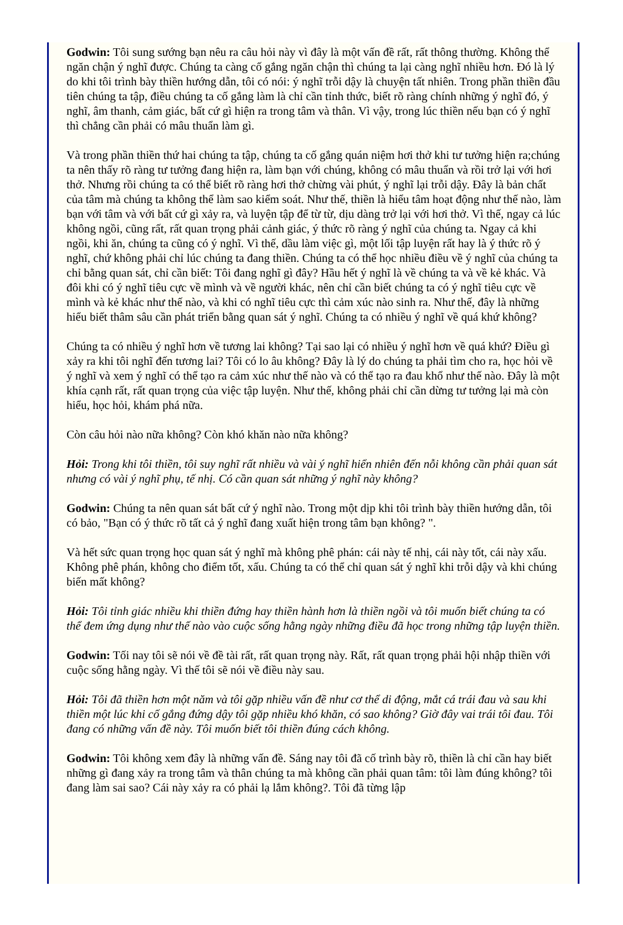Godwin: Tôi sung sướng bạn nêu ra câu hỏi này vì đây là một vấn đề rất, rất thông thường. Không thể ngăn chận ý nghĩ được. Chúng ta càng cố gắng ngăn chận thì chúng ta lại càng nghĩ nhiều hơn. Đó là lý do khi tôi trình bày thiền hướng dẫn, tôi có nói: ý nghĩ trỗi dậy là chuyện tất nhiên. Trong phần thiền đầu tiên chúng ta tập, điều chúng ta cố gắng làm là chỉ cần tỉnh thức, biết rõ ràng chính những ý nghĩ đó, ý nghĩ, âm thanh, cảm giác, bất cứ gì hiện ra trong tâm và thân. Vì vậy, trong lúc thiền nếu bạn có ý nghĩ thì chẳng cần phải có mâu thuẩn làm gì.
Và trong phần thiền thứ hai chúng ta tập, chúng ta cố gắng quán niệm hơi thở khi tư tưởng hiện ra;chúng ta nên thấy rõ ràng tư tưởng đang hiện ra, làm bạn với chúng, không có mâu thuẩn và rồi trở lại với hơi thở. Nhưng rồi chúng ta có thể biết rõ ràng hơi thở chừng vài phút, ý nghĩ lại trỗi dậy. Đây là bản chất của tâm mà chúng ta không thể làm sao kiểm soát. Như thế, thiền là hiểu tâm hoạt động như thế nào, làm bạn với tâm và với bất cứ gì xảy ra, và luyện tập để từ từ, dịu dàng trở lại với hơi thở. Vì thế, ngay cả lúc không ngồi, cũng rất, rất quan trọng phải cảnh giác, ý thức rõ ràng ý nghĩ của chúng ta. Ngay cả khi ngồi, khi ăn, chúng ta cũng có ý nghĩ. Vì thế, dầu làm việc gì, một lối tập luyện rất hay là ý thức rõ ý nghĩ, chứ không phải chỉ lúc chúng ta đang thiền. Chúng ta có thể học nhiều điều về ý nghĩ của chúng ta chỉ bằng quan sát, chỉ cần biết: Tôi đang nghĩ gì đây? Hầu hết ý nghĩ là về chúng ta và về kẻ khác. Và đôi khi có ý nghĩ tiêu cực về mình và về người khác, nên chỉ cần biết chúng ta có ý nghĩ tiêu cực về mình và kẻ khác như thế nào, và khi có nghĩ tiêu cực thì cảm xúc nào sinh ra. Như thế, đây là những hiểu biết thâm sâu cần phát triển bằng quan sát ý nghĩ. Chúng ta có nhiều ý nghĩ về quá khứ không?
Chúng ta có nhiều ý nghĩ hơn về tương lai không? Tại sao lại có nhiều ý nghĩ hơn về quá khứ? Điều gì xảy ra khi tôi nghĩ đến tương lai? Tôi có lo âu không? Đây là lý do chúng ta phải tìm cho ra, học hỏi về ý nghĩ và xem ý nghĩ có thể tạo ra cảm xúc như thế nào và có thể tạo ra đau khổ như thế nào. Đây là một khía cạnh rất, rất quan trọng của việc tập luyện. Như thế, không phải chỉ cần dừng tư tưởng lại mà còn hiểu, học hỏi, khám phá nữa.
Còn câu hỏi nào nữa không? Còn khó khăn nào nữa không?
Hỏi: Trong khi tôi thiền, tôi suy nghĩ rất nhiều và vài ý nghĩ hiển nhiên đến nỗi không cần phải quan sát nhưng có vài ý nghĩ phụ, tế nhị. Có cần quan sát những ý nghĩ này không?
Godwin: Chúng ta nên quan sát bất cứ ý nghĩ nào. Trong một dịp khi tôi trình bày thiền hướng dẫn, tôi có bảo, "Bạn có ý thức rõ tất cả ý nghĩ đang xuất hiện trong tâm bạn không? ".
Và hết sức quan trọng học quan sát ý nghĩ mà không phê phán: cái này tế nhị, cái này tốt, cái này xấu. Không phê phán, không cho điểm tốt, xấu. Chúng ta có thể chỉ quan sát ý nghĩ khi trỗi dậy và khi chúng biến mất không?
Hỏi: Tôi tỉnh giác nhiều khi thiền đứng hay thiền hành hơn là thiền ngồi và tôi muốn biết chúng ta có thể đem ứng dụng như thế nào vào cuộc sống hằng ngày những điều đã học trong những tập luyện thiền.
Godwin: Tối nay tôi sẽ nói về đề tài rất, rất quan trọng này. Rất, rất quan trọng phải hội nhập thiền với cuộc sống hằng ngày. Vì thế tôi sẽ nói về điều này sau.
Hỏi: Tôi đã thiền hơn một năm và tôi gặp nhiều vấn đề như cơ thể di động, mắt cá trái đau và sau khi thiền một lúc khi cố gắng đứng dậy tôi gặp nhiều khó khăn, có sao không? Giờ đây vai trái tôi đau. Tôi đang có những vấn đề này. Tôi muốn biết tôi thiền đúng cách không.
Godwin: Tôi không xem đây là những vấn đề. Sáng nay tôi đã cố trình bày rõ, thiền là chỉ cần hay biết những gì đang xảy ra trong tâm và thân chúng ta mà không cần phải quan tâm: tôi làm đúng không? tôi đang làm sai sao? Cái này xảy ra có phải lạ lắm không?. Tôi đã từng lập